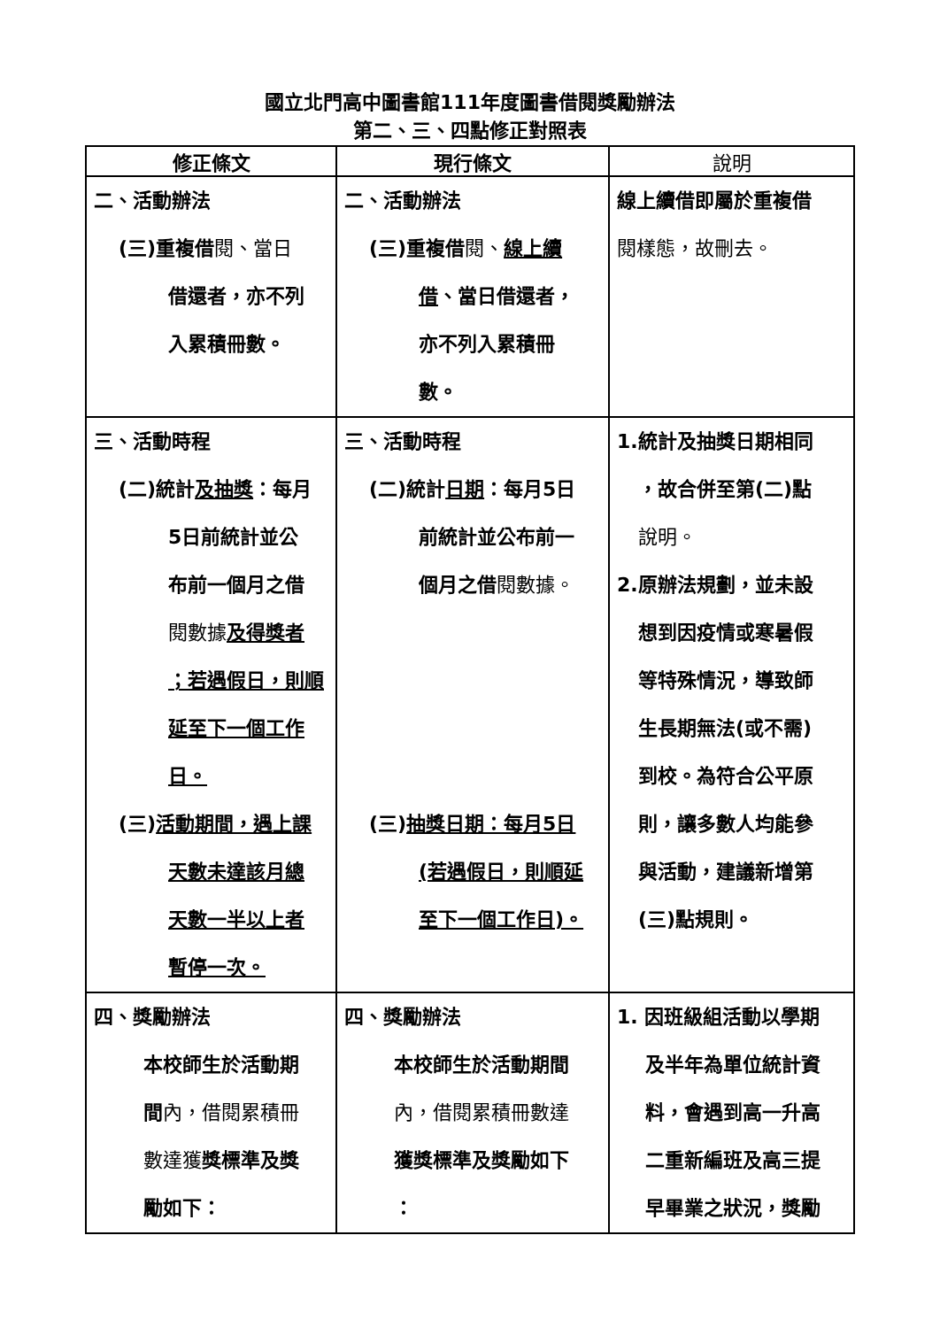國立北門高中圖書館111年度圖書借閱獎勵辦法
第二、三、四點修正對照表
| 修正條文 | 現行條文 | 說明 |
| --- | --- | --- |
| 二、活動辦法 (三)重複借 閱、當日 借還者，亦不列 入累積冊數。 | 二、活動辦法 (三)重複借 閱、 線上續 借 、當日借還者， 亦不列入累積冊 數。 | 線上續借即屬於重複借 閱樣態，故刪去。 |
| 三、活動時程 (二)統計 及抽獎 ：每月 5日前統計並公 布前一個月之借 閱數據 及得獎者 ；若遇假日，則順 延至下一個工作 日。 (三) 活動期間，遇上課 天數未達該月總 天數一半以上者 暫停一次。 | 三、活動時程 (二)統計 日期 ：每月5日 前統計並公布前一 個月之借 閱數據。 (三) 抽獎日期：每月5日 (若遇假日，則順延 至下一個工作日)。 | 1.統計及抽獎日期相同 ，故合併至第(二)點 說明。 2.原辦法規劃，並未設 想到因疫情或寒暑假 等特殊情況，導致師 生長期無法(或不需) 到校。為符合公平原 則，讓多數人均能參 與活動，建議新增第 (三)點規則。 |
| 四、獎勵辦法 本校師生於活動期 間 內，借閱累積冊 數達獲 獎標準及獎 勵如下： | 四、獎勵辦法 本校師生於活動期間 內，借閱累積冊數達 獲獎標準及獎勵如下 ： | 1. 因班級組活動以學期 及半年為單位統計資 料，會遇到高一升高 二重新編班及高三提 早畢業之狀況，獎勵 |